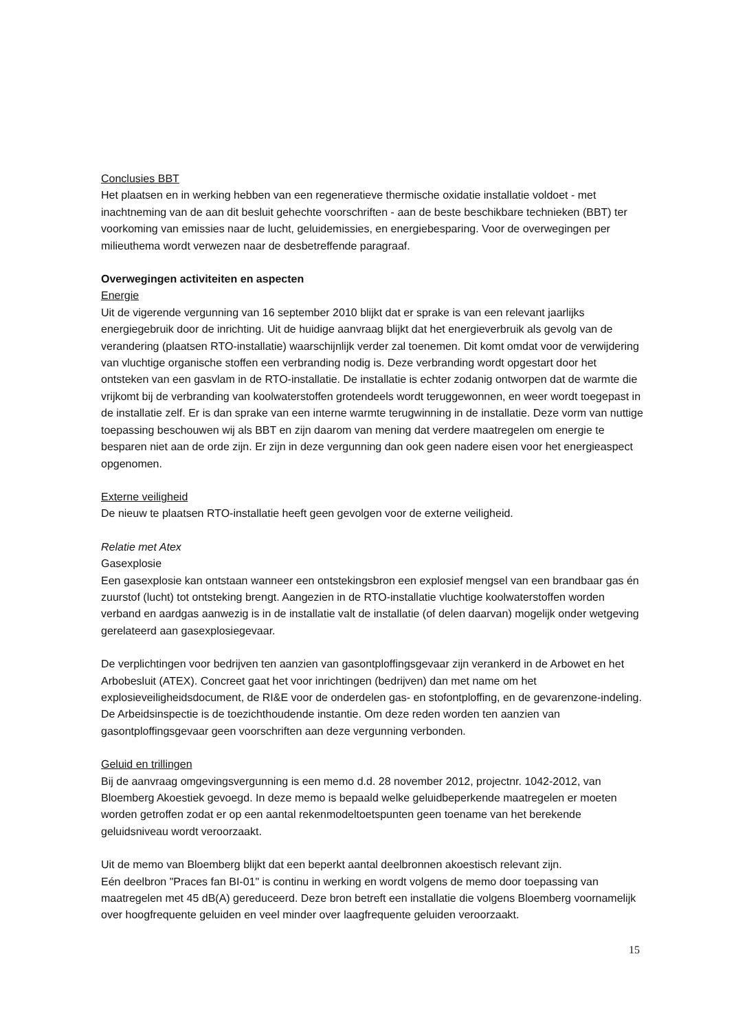Conclusies BBT
Het plaatsen en in werking hebben van een regeneratieve thermische oxidatie installatie voldoet - met inachtneming van de aan dit besluit gehechte voorschriften - aan de beste beschikbare technieken (BBT) ter voorkoming van emissies naar de lucht, geluidemissies, en energiebesparing. Voor de overwegingen per milieuthema wordt verwezen naar de desbetreffende paragraaf.
Overwegingen activiteiten en aspecten
Energie
Uit de vigerende vergunning van 16 september 2010 blijkt dat er sprake is van een relevant jaarlijks energiegebruik door de inrichting. Uit de huidige aanvraag blijkt dat het energieverbruik als gevolg van de verandering (plaatsen RTO-installatie) waarschijnlijk verder zal toenemen. Dit komt omdat voor de verwijdering van vluchtige organische stoffen een verbranding nodig is. Deze verbranding wordt opgestart door het ontsteken van een gasvlam in de RTO-installatie. De installatie is echter zodanig ontworpen dat de warmte die vrijkomt bij de verbranding van koolwaterstoffen grotendeels wordt teruggewonnen, en weer wordt toegepast in de installatie zelf. Er is dan sprake van een interne warmte terugwinning in de installatie. Deze vorm van nuttige toepassing beschouwen wij als BBT en zijn daarom van mening dat verdere maatregelen om energie te besparen niet aan de orde zijn. Er zijn in deze vergunning dan ook geen nadere eisen voor het energieaspect opgenomen.
Externe veiligheid
De nieuw te plaatsen RTO-installatie heeft geen gevolgen voor de externe veiligheid.
Relatie met Atex
Gasexplosie
Een gasexplosie kan ontstaan wanneer een ontstekingsbron een explosief mengsel van een brandbaar gas én zuurstof (lucht) tot ontsteking brengt. Aangezien in de RTO-installatie vluchtige koolwaterstoffen worden verband en aardgas aanwezig is in de installatie valt de installatie (of delen daarvan) mogelijk onder wetgeving gerelateerd aan gasexplosiegevaar.
De verplichtingen voor bedrijven ten aanzien van gasontploffingsgevaar zijn verankerd in de Arbowet en het Arbobesluit (ATEX). Concreet gaat het voor inrichtingen (bedrijven) dan met name om het explosieveiligheidsdocument, de RI&E voor de onderdelen gas- en stofontploffing, en de gevarenzone-indeling. De Arbeidsinspectie is de toezichthoudende instantie. Om deze reden worden ten aanzien van gasontploffingsgevaar geen voorschriften aan deze vergunning verbonden.
Geluid en trillingen
Bij de aanvraag omgevingsvergunning is een memo d.d. 28 november 2012, projectnr. 1042-2012, van Bloemberg Akoestiek gevoegd. In deze memo is bepaald welke geluidbeperkende maatregelen er moeten worden getroffen zodat er op een aantal rekenmodeltoetspunten geen toename van het berekende geluidsniveau wordt veroorzaakt.
Uit de memo van Bloemberg blijkt dat een beperkt aantal deelbronnen akoestisch relevant zijn.
Eén deelbron "Praces fan BI-01" is continu in werking en wordt volgens de memo door toepassing van maatregelen met 45 dB(A) gereduceerd. Deze bron betreft een installatie die volgens Bloemberg voornamelijk over hoogfrequente geluiden en veel minder over laagfrequente geluiden veroorzaakt.
15